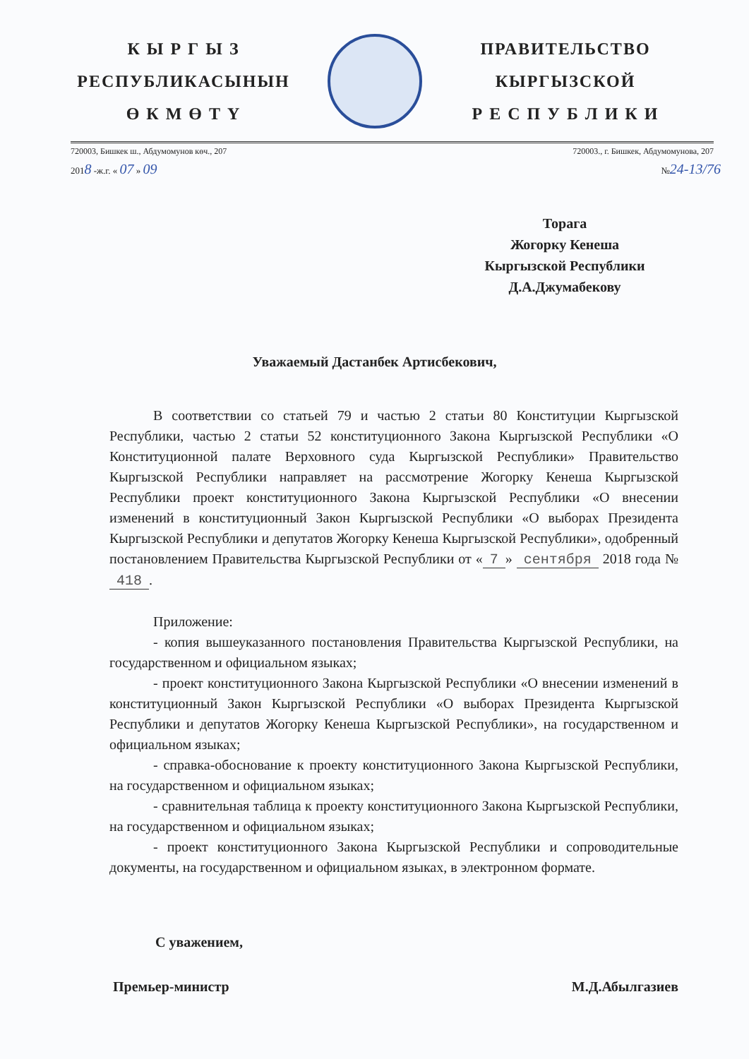К Ы Р Г Ы З
РЕСПУБЛИКАСЫНЫН
Ө К М Ө Т Ү
ПРАВИТЕЛЬСТВО
КЫРГЫЗСКОЙ
Р Е С П У Б Л И К И
720003, Бишкек ш., Абдумомунов көч., 207 720003., г. Бишкек, Абдумомунова, 207
2018 -ж.г. « 07 » 09 №24-13/76
Торага
Жогорку Кенеша
Кыргызской Республики
Д.А.Джумабекову
Уважаемый Дастанбек Артисбекович,
В соответствии со статьей 79 и частью 2 статьи 80 Конституции Кыргызской Республики, частью 2 статьи 52 конституционного Закона Кыргызской Республики «О Конституционной палате Верховного суда Кыргызской Республики» Правительство Кыргызской Республики направляет на рассмотрение Жогорку Кенеша Кыргызской Республики проект конституционного Закона Кыргызской Республики «О внесении изменений в конституционный Закон Кыргызской Республики «О выборах Президента Кыргызской Республики и депутатов Жогорку Кенеша Кыргызской Республики», одобренный постановлением Правительства Кыргызской Республики от « 7 » сентября 2018 года № 418.
Приложение:
- копия вышеуказанного постановления Правительства Кыргызской Республики, на государственном и официальном языках;
- проект конституционного Закона Кыргызской Республики «О внесении изменений в конституционный Закон Кыргызской Республики «О выборах Президента Кыргызской Республики и депутатов Жогорку Кенеша Кыргызской Республики», на государственном и официальном языках;
- справка-обоснование к проекту конституционного Закона Кыргызской Республики, на государственном и официальном языках;
- сравнительная таблица к проекту конституционного Закона Кыргызской Республики, на государственном и официальном языках;
- проект конституционного Закона Кыргызской Республики и сопроводительные документы, на государственном и официальном языках, в электронном формате.
С уважением,
Премьер-министр М.Д.Абылгазиев